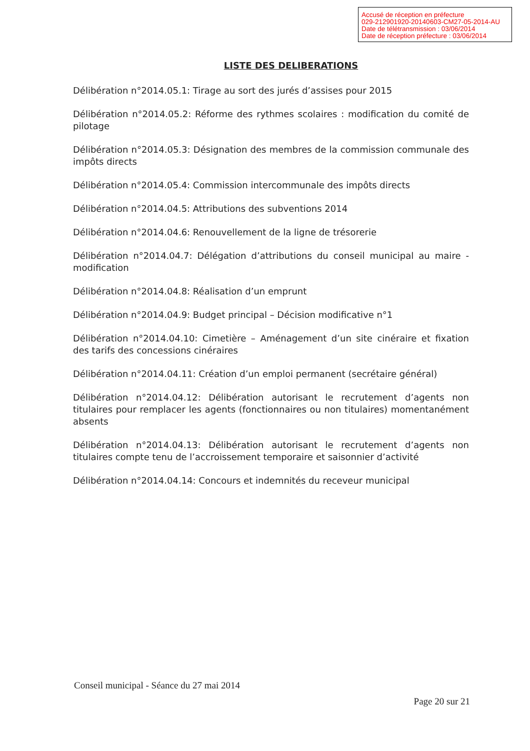Accusé de réception en préfecture
029-212901920-20140603-CM27-05-2014-AU
Date de télétransmission : 03/06/2014
Date de réception préfecture : 03/06/2014
LISTE DES DELIBERATIONS
Délibération n°2014.05.1: Tirage au sort des jurés d’assises pour 2015
Délibération n°2014.05.2: Réforme des rythmes scolaires : modification du comité de pilotage
Délibération n°2014.05.3: Désignation des membres de la commission communale des impôts directs
Délibération n°2014.05.4: Commission intercommunale des impôts directs
Délibération n°2014.04.5: Attributions des subventions 2014
Délibération n°2014.04.6: Renouvellement de la ligne de trésorerie
Délibération n°2014.04.7: Délégation d’attributions du conseil municipal au maire - modification
Délibération n°2014.04.8: Réalisation d’un emprunt
Délibération n°2014.04.9: Budget principal – Décision modificative n°1
Délibération n°2014.04.10: Cimetière – Aménagement d’un site cinéraire et fixation des tarifs des concessions cinéraires
Délibération n°2014.04.11: Création d’un emploi permanent (secrétaire général)
Délibération n°2014.04.12: Délibération autorisant le recrutement d’agents non titulaires pour remplacer les agents (fonctionnaires ou non titulaires) momentanément absents
Délibération n°2014.04.13: Délibération autorisant le recrutement d’agents non titulaires compte tenu de l’accroissement temporaire et saisonnier d’activité
Délibération n°2014.04.14: Concours et indemnités du receveur municipal
Conseil municipal - Séance du 27 mai 2014
Page 20 sur 21